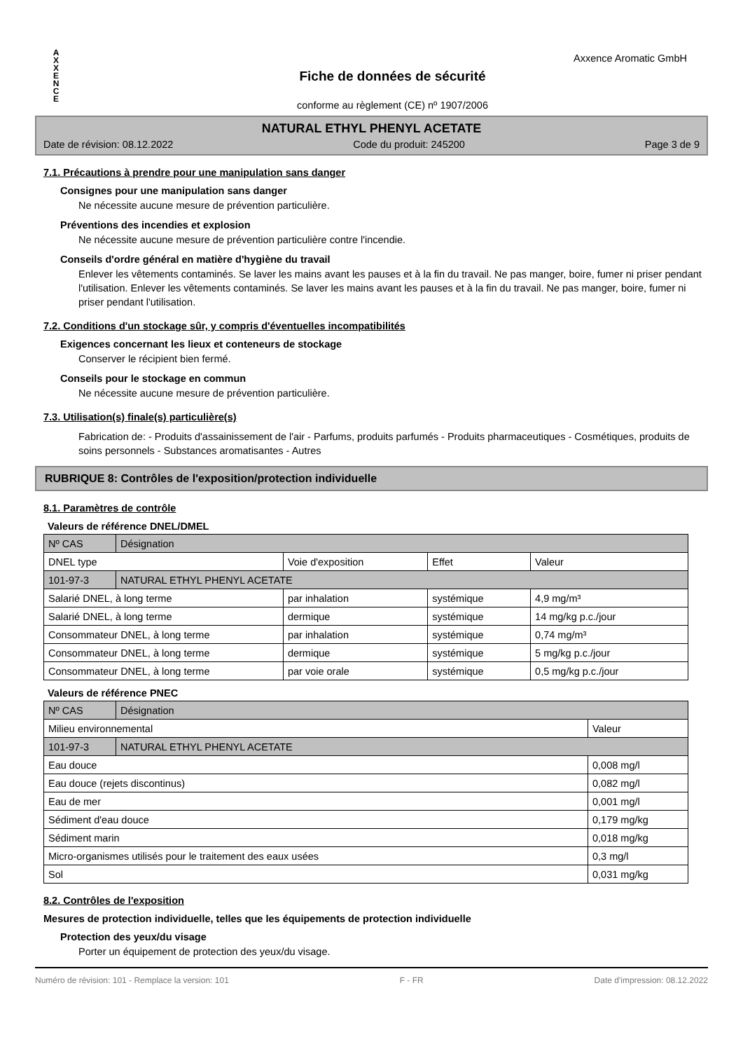A
X
X
E
N
C
E
Fiche de données de sécurité
conforme au règlement (CE) nº 1907/2006
Axxence Aromatic GmbH
NATURAL ETHYL PHENYL ACETATE
Date de révision: 08.12.2022 Code du produit: 245200 Page 3 de 9
7.1. Précautions à prendre pour une manipulation sans danger
Consignes pour une manipulation sans danger
Ne nécessite aucune mesure de prévention particulière.
Préventions des incendies et explosion
Ne nécessite aucune mesure de prévention particulière contre l'incendie.
Conseils d'ordre général en matière d'hygiène du travail
Enlever les vêtements contaminés. Se laver les mains avant les pauses et à la fin du travail. Ne pas manger, boire, fumer ni priser pendant l'utilisation. Enlever les vêtements contaminés. Se laver les mains avant les pauses et à la fin du travail. Ne pas manger, boire, fumer ni priser pendant l'utilisation.
7.2. Conditions d'un stockage sûr, y compris d'éventuelles incompatibilités
Exigences concernant les lieux et conteneurs de stockage
Conserver le récipient bien fermé.
Conseils pour le stockage en commun
Ne nécessite aucune mesure de prévention particulière.
7.3. Utilisation(s) finale(s) particulière(s)
Fabrication de: - Produits d'assainissement de l'air - Parfums, produits parfumés - Produits pharmaceutiques - Cosmétiques, produits de soins personnels - Substances aromatisantes - Autres
RUBRIQUE 8: Contrôles de l'exposition/protection individuelle
8.1. Paramètres de contrôle
Valeurs de référence DNEL/DMEL
| Nº CAS | Désignation | | | |
| DNEL type | | Voie d'exposition | Effet | Valeur |
| 101-97-3 | NATURAL ETHYL PHENYL ACETATE | | | |
| Salarié DNEL, à long terme | | par inhalation | systémique | 4,9 mg/m³ |
| Salarié DNEL, à long terme | | dermique | systémique | 14 mg/kg p.c./jour |
| Consommateur DNEL, à long terme | | par inhalation | systémique | 0,74 mg/m³ |
| Consommateur DNEL, à long terme | | dermique | systémique | 5 mg/kg p.c./jour |
| Consommateur DNEL, à long terme | | par voie orale | systémique | 0,5 mg/kg p.c./jour |
Valeurs de référence PNEC
| Nº CAS | Désignation | |
| Milieu environnemental | | Valeur |
| 101-97-3 | NATURAL ETHYL PHENYL ACETATE | |
| Eau douce | | 0,008 mg/l |
| Eau douce (rejets discontinus) | | 0,082 mg/l |
| Eau de mer | | 0,001 mg/l |
| Sédiment d'eau douce | | 0,179 mg/kg |
| Sédiment marin | | 0,018 mg/kg |
| Micro-organismes utilisés pour le traitement des eaux usées | | 0,3 mg/l |
| Sol | | 0,031 mg/kg |
8.2. Contrôles de l'exposition
Mesures de protection individuelle, telles que les équipements de protection individuelle
Protection des yeux/du visage
Porter un équipement de protection des yeux/du visage.
Numéro de révision: 101 - Remplace la version: 101 F - FR Date d'impression: 08.12.2022